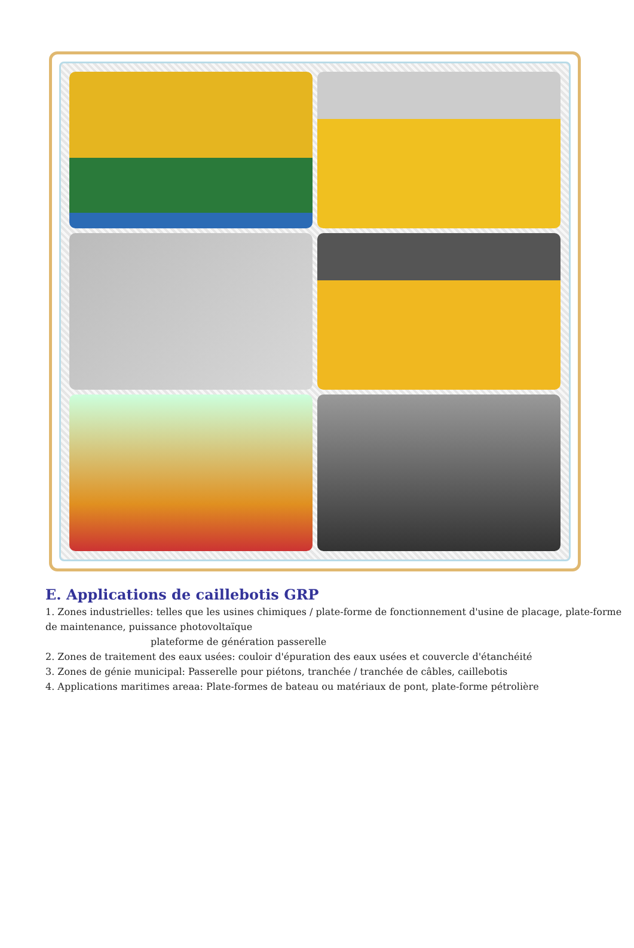E. Applications de caillebotis GRP
1. Zones industrielles: telles que les usines chimiques / plate-forme de fonctionnement d'usine de placage, plate-forme de maintenance, puissance photovoltaïque
plateforme de génération passerelle
2. Zones de traitement des eaux usées: couloir d'épuration des eaux usées et couvercle d'étanchéité
3. Zones de génie municipal: Passerelle pour piétons, tranchée / tranchée de câbles, caillebotis
4. Applications maritimes areaa: Plate-formes de bateau ou matériaux de pont, plate-forme pétrolière